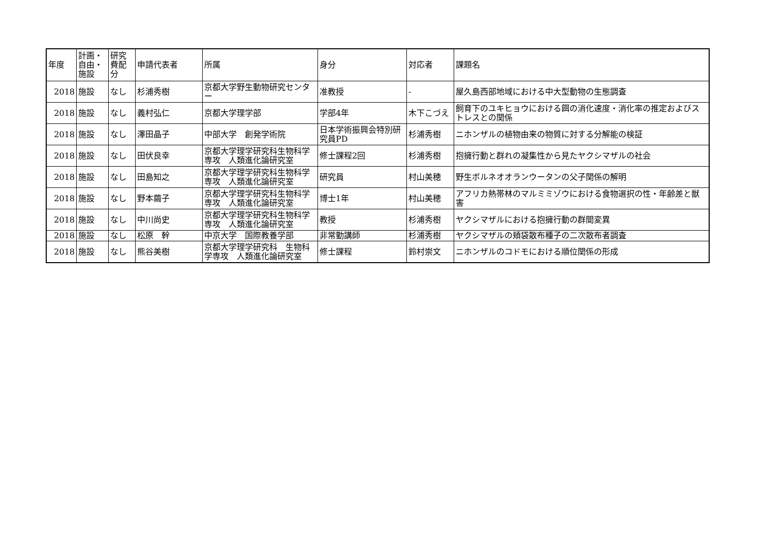| 年度 | 計画・自由・施設 | 研究費配分 | 申請代表者 | 所属 | 身分 | 対応者 | 課題名 |
| --- | --- | --- | --- | --- | --- | --- | --- |
| 2018 | 施設 | なし | 杉浦秀樹 | 京都大学野生動物研究センター | 准教授 | - | 屋久島西部地域における中大型動物の生態調査 |
| 2018 | 施設 | なし | 義村弘仁 | 京都大学理学部 | 学部4年 | 木下こづえ | 飼育下のユキヒョウにおける餌の消化速度・消化率の推定およびストレスとの関係 |
| 2018 | 施設 | なし | 澤田晶子 | 中部大学 創発学術院 | 日本学術振興会特別研究員PD | 杉浦秀樹 | ニホンザルの植物由来の物質に対する分解能の検証 |
| 2018 | 施設 | なし | 田伏良幸 | 京都大学理学研究科生物科学専攻 人類進化論研究室 | 修士課程2回 | 杉浦秀樹 | 抱擁行動と群れの凝集性から見たヤクシマザルの社会 |
| 2018 | 施設 | なし | 田島知之 | 京都大学理学研究科生物科学専攻 人類進化論研究室 | 研究員 | 村山美穂 | 野生ボルネオオランウータンの父子関係の解明 |
| 2018 | 施設 | なし | 野本繭子 | 京都大学理学研究科生物科学専攻 人類進化論研究室 | 博士1年 | 村山美穂 | アフリカ熱帯林のマルミミゾウにおける食物選択の性・年齢差と獣害 |
| 2018 | 施設 | なし | 中川尚史 | 京都大学理学研究科生物科学専攻 人類進化論研究室 | 教授 | 杉浦秀樹 | ヤクシマザルにおける抱擁行動の群間変異 |
| 2018 | 施設 | なし | 松原 幹 | 中京大学 国際教養学部 | 非常勤講師 | 杉浦秀樹 | ヤクシマザルの頬袋散布種子の二次散布者調査 |
| 2018 | 施設 | なし | 熊谷美樹 | 京都大学理学研究科 生物科学専攻 人類進化論研究室 | 修士課程 | 鈴村崇文 | ニホンザルのコドモにおける順位関係の形成 |